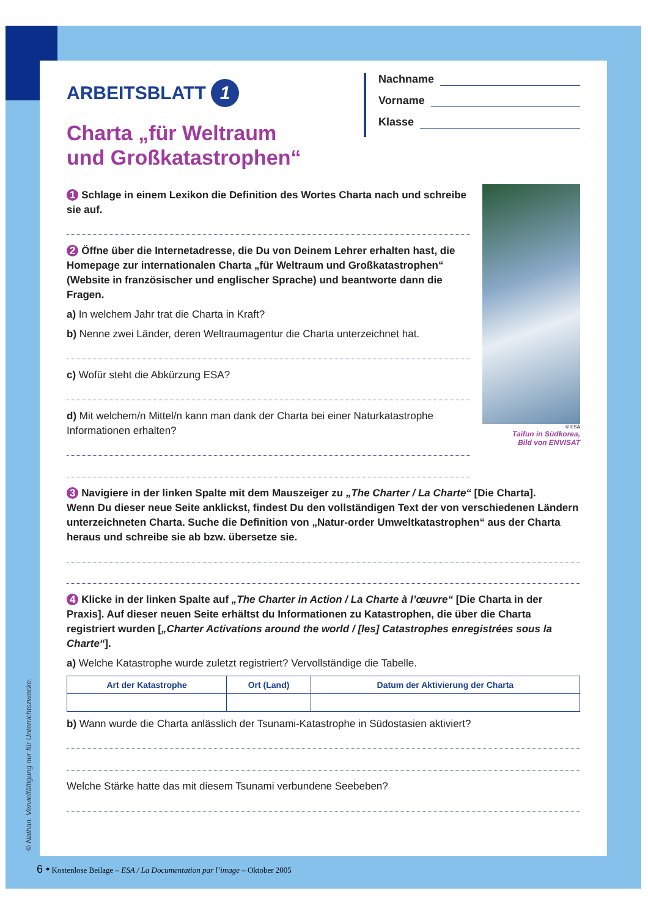ARBEITSBLATT 1
Nachname
Vorname
Klasse
Charta „für Weltraum
und Großkatastrophen“
© ESA
Taifun in Südkorea,
Bild von ENVISAT
1 Schlage in einem Lexikon die Definition des Wortes Charta nach und schreibe sie auf.
2 Öffne über die Internetadresse, die Du von Deinem Lehrer erhalten hast, die Homepage zur internationalen Charta „für Weltraum und Großkatastrophen“ (Website in französischer und englischer Sprache) und beantworte dann die Fragen.
a) In welchem Jahr trat die Charta in Kraft?
b) Nenne zwei Länder, deren Weltraumagentur die Charta unterzeichnet hat.
c) Wofür steht die Abkürzung ESA?
d) Mit welchem/n Mittel/n kann man dank der Charta bei einer Naturkatastrophe Informationen erhalten?
3 Navigiere in der linken Spalte mit dem Mauszeiger zu „The Charter / La Charte“ [Die Charta].
Wenn Du dieser neue Seite anklickst, findest Du den vollständigen Text der von verschiedenen Ländern unterzeichneten Charta. Suche die Definition von „Natur-order Umweltkatastrophen“ aus der Charta heraus und schreibe sie ab bzw. übersetze sie.
4 Klicke in der linken Spalte auf „The Charter in Action / La Charte à l’œuvre“ [Die Charta in der Praxis]. Auf dieser neuen Seite erhältst du Informationen zu Katastrophen, die über die Charta registriert wurden [„Charter Activations around the world / [les] Catastrophes enregistrées sous la Charte“].
a) Welche Katastrophe wurde zuletzt registriert? Vervollständige die Tabelle.
| Art der Katastrophe | Ort (Land) | Datum der Aktivierung der Charta |
| --- | --- | --- |
b) Wann wurde die Charta anlässlich der Tsunami-Katastrophe in Südostasien aktiviert?
Welche Stärke hatte das mit diesem Tsunami verbundene Seebeben?
© Nathan. Vervielfältigung nur für Unterrichtszwecke.
6 • Kostenlose Beilage – ESA / La Documentation par l’image – Oktober 2005